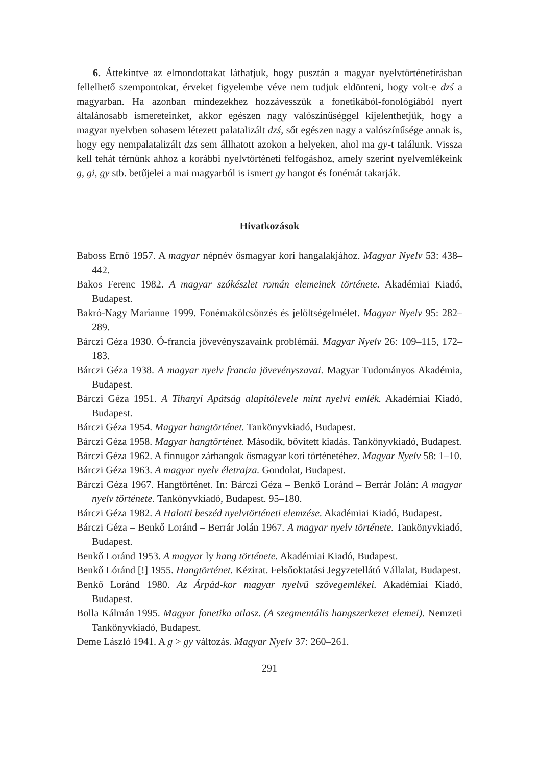6. Áttekintve az elmondottakat láthatjuk, hogy pusztán a magyar nyelvtörténetírásban fellelhető szempontokat, érveket figyelembe véve nem tudjuk eldönteni, hogy volt-e dzś a magyarban. Ha azonban mindezekhez hozzávesszük a fonetikából-fonológiából nyert általánosabb ismereteinket, akkor egészen nagy valószínűséggel kijelenthetjük, hogy a magyar nyelvben sohasem létezett palatalizált dzś, sőt egészen nagy a valószínűsége annak is, hogy egy nempalatalizált dzs sem állhatott azokon a helyeken, ahol ma gy-t találunk. Vissza kell tehát térnünk ahhoz a korábbi nyelvtörténeti felfogáshoz, amely szerint nyelvemlékeink g, gi, gy stb. betűjelei a mai magyarból is ismert gy hangot és fonémát takarják.
Hivatkozások
Baboss Ernő 1957. A magyar népnév ősmagyar kori hangalakjához. Magyar Nyelv 53: 438–442.
Bakos Ferenc 1982. A magyar szókészlet román elemeinek története. Akadémiai Kiadó, Budapest.
Bakró-Nagy Marianne 1999. Fonémakölcsönzés és jelöltségelmélet. Magyar Nyelv 95: 282–289.
Bárczi Géza 1930. Ó-francia jövevényszavaink problémái. Magyar Nyelv 26: 109–115, 172–183.
Bárczi Géza 1938. A magyar nyelv francia jövevényszavai. Magyar Tudományos Akadémia, Budapest.
Bárczi Géza 1951. A Tihanyi Apátság alapítólevele mint nyelvi emlék. Akadémiai Kiadó, Budapest.
Bárczi Géza 1954. Magyar hangtörténet. Tankönyvkiadó, Budapest.
Bárczi Géza 1958. Magyar hangtörténet. Második, bővített kiadás. Tankönyvkiadó, Budapest.
Bárczi Géza 1962. A finnugor zárhangok ősmagyar kori történetéhez. Magyar Nyelv 58: 1–10.
Bárczi Géza 1963. A magyar nyelv életrajza. Gondolat, Budapest.
Bárczi Géza 1967. Hangtörténet. In: Bárczi Géza – Benkő Loránd – Berrár Jolán: A magyar nyelv története. Tankönyvkiadó, Budapest. 95–180.
Bárczi Géza 1982. A Halotti beszéd nyelvtörténeti elemzése. Akadémiai Kiadó, Budapest.
Bárczi Géza – Benkő Loránd – Berrár Jolán 1967. A magyar nyelv története. Tankönyvkiadó, Budapest.
Benkő Loránd 1953. A magyar ly hang története. Akadémiai Kiadó, Budapest.
Benkő Lóránd [!] 1955. Hangtörténet. Kézirat. Felsőoktatási Jegyzetellátó Vállalat, Budapest.
Benkő Loránd 1980. Az Árpád-kor magyar nyelvű szövegemlékei. Akadémiai Kiadó, Budapest.
Bolla Kálmán 1995. Magyar fonetika atlasz. (A szegmentális hangszerkezet elemei). Nemzeti Tankönyvkiadó, Budapest.
Deme László 1941. A g > gy változás. Magyar Nyelv 37: 260–261.
291